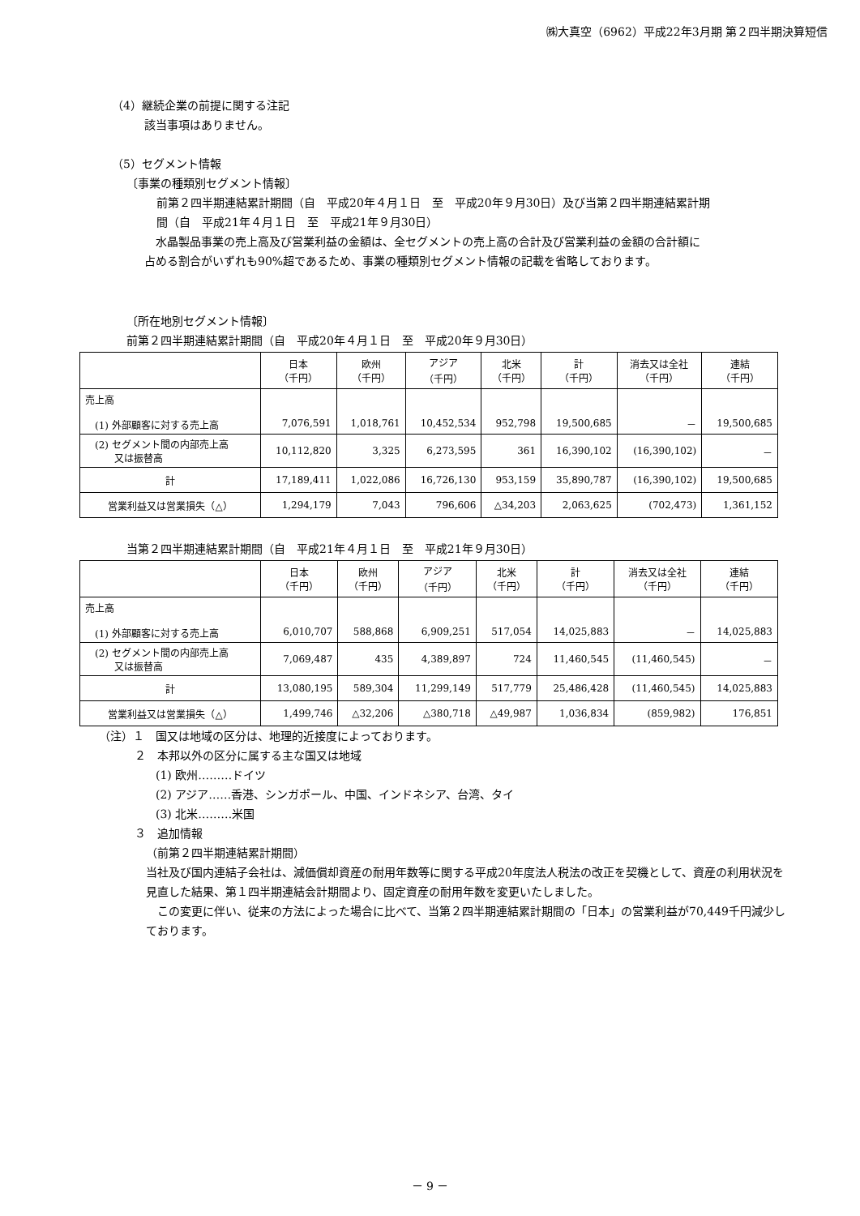㈱大真空（6962）平成22年3月期 第２四半期決算短信
（4）継続企業の前提に関する注記
該当事項はありません。
（5）セグメント情報
〔事業の種類別セグメント情報〕
前第２四半期連結累計期間（自　平成20年４月１日　至　平成20年９月30日）及び当第２四半期連結累計期
間（自　平成21年４月１日　至　平成21年９月30日）
　水晶製品事業の売上高及び営業利益の金額は、全セグメントの売上高の合計及び営業利益の金額の合計額に
占める割合がいずれも90%超であるため、事業の種類別セグメント情報の記載を省略しております。
〔所在地別セグメント情報〕
前第２四半期連結累計期間（自　平成20年４月１日　至　平成20年９月30日）
| | 日本 （千円） | 欧州 （千円） | アジア （千円） | 北米 （千円） | 計 （千円） | 消去又は全社 （千円） | 連結 （千円） |
| --- | --- | --- | --- | --- | --- | --- | --- |
| 売上高 (1) 外部顧客に対する売上高 | 7,076,591 | 1,018,761 | 10,452,534 | 952,798 | 19,500,685 | － | 19,500,685 |
| (2) セグメント間の内部売上高 又は振替高 | 10,112,820 | 3,325 | 6,273,595 | 361 | 16,390,102 | (16,390,102) | － |
| 計 | 17,189,411 | 1,022,086 | 16,726,130 | 953,159 | 35,890,787 | (16,390,102) | 19,500,685 |
| 営業利益又は営業損失（△） | 1,294,179 | 7,043 | 796,606 | △34,203 | 2,063,625 | (702,473) | 1,361,152 |
当第２四半期連結累計期間（自　平成21年４月１日　至　平成21年９月30日）
| | 日本 （千円） | 欧州 （千円） | アジア （千円） | 北米 （千円） | 計 （千円） | 消去又は全社 （千円） | 連結 （千円） |
| --- | --- | --- | --- | --- | --- | --- | --- |
| 売上高 (1) 外部顧客に対する売上高 | 6,010,707 | 588,868 | 6,909,251 | 517,054 | 14,025,883 | － | 14,025,883 |
| (2) セグメント間の内部売上高 又は振替高 | 7,069,487 | 435 | 4,389,897 | 724 | 11,460,545 | (11,460,545) | － |
| 計 | 13,080,195 | 589,304 | 11,299,149 | 517,779 | 25,486,428 | (11,460,545) | 14,025,883 |
| 営業利益又は営業損失（△） | 1,499,746 | △32,206 | △380,718 | △49,987 | 1,036,834 | (859,982) | 176,851 |
（注）１　国又は地域の区分は、地理的近接度によっております。
２　本邦以外の区分に属する主な国又は地域
(1) 欧州………ドイツ
(2) アジア……香港、シンガポール、中国、インドネシア、台湾、タイ
(3) 北米………米国
３　追加情報
（前第２四半期連結累計期間）
当社及び国内連結子会社は、減価償却資産の耐用年数等に関する平成20年度法人税法の改正を契機として、資産の利用状況を見直した結果、第１四半期連結会計期間より、固定資産の耐用年数を変更いたしました。
　この変更に伴い、従来の方法によった場合に比べて、当第２四半期連結累計期間の「日本」の営業利益が70,449千円減少しております。
－ 9 －